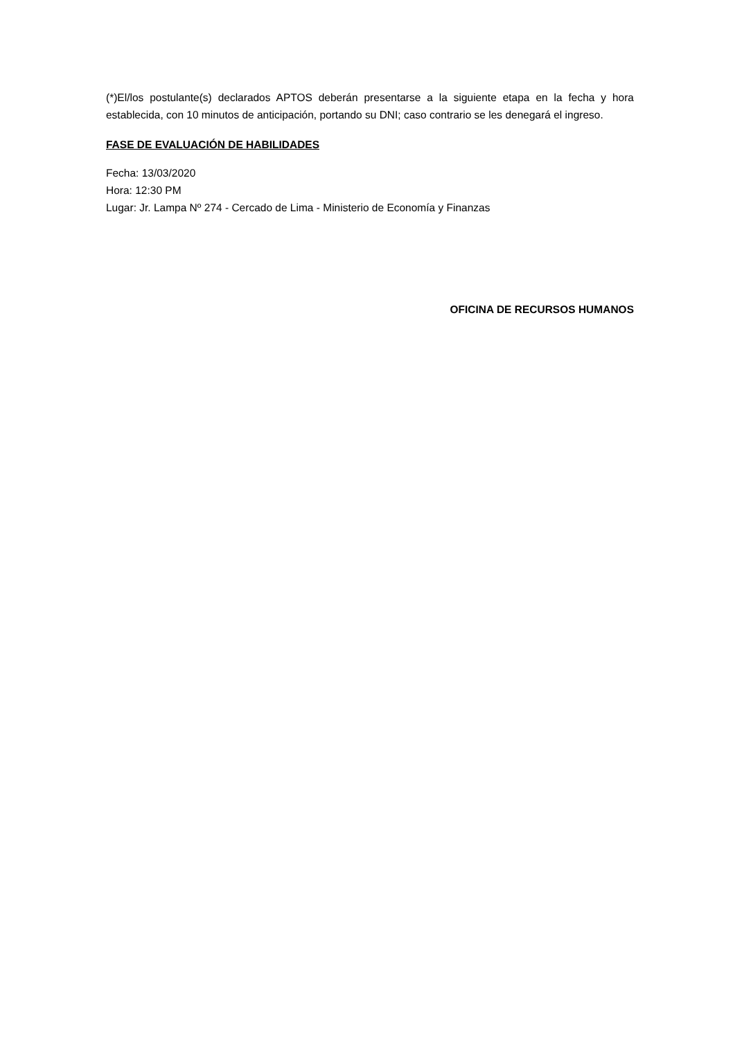(*)El/los postulante(s) declarados APTOS deberán presentarse a la siguiente etapa en la fecha y hora establecida, con 10 minutos de anticipación, portando su DNI; caso contrario se les denegará el ingreso.
FASE DE EVALUACIÓN DE HABILIDADES
Fecha: 13/03/2020
Hora: 12:30 PM
Lugar: Jr. Lampa Nº 274 - Cercado de Lima - Ministerio de Economía y Finanzas
OFICINA DE RECURSOS HUMANOS